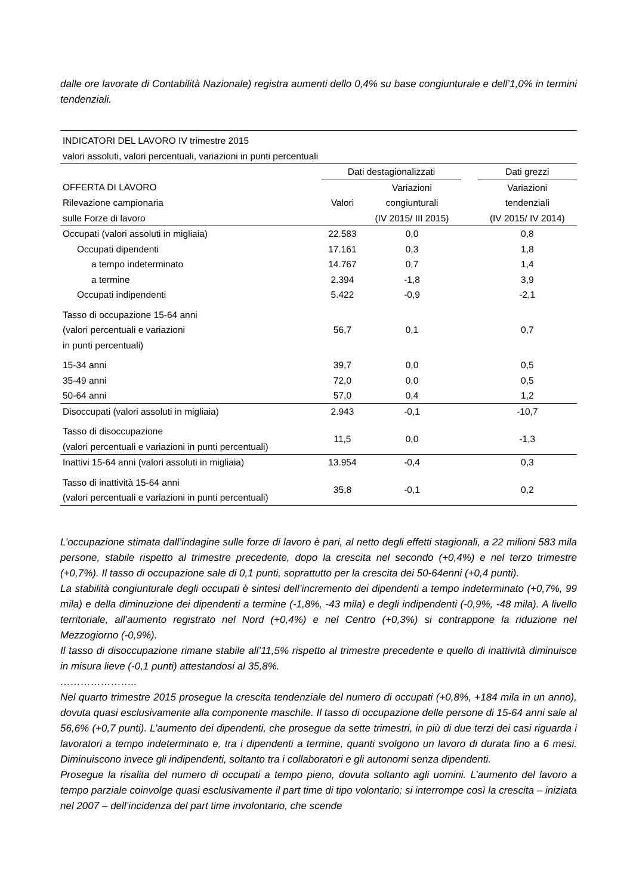dalle ore lavorate di Contabilità Nazionale) registra aumenti dello 0,4% su base congiunturale e dell’1,0% in termini tendenziali.
| INDICATORI DEL LAVORO IV trimestre 2015 | | | | |
| valori assoluti, valori percentuali, variazioni in punti percentuali | | | | |
| | Dati destagionalizzati | | | Dati grezzi |
| OFFERTA DI LAVORO | | Variazioni | | Variazioni |
| Rilevazione campionaria | Valori | congiunturali | | tendenziali |
| sulle Forze di lavoro | | (IV 2015/ III 2015) | | (IV 2015/ IV 2014) |
| Occupati (valori assoluti in migliaia) | 22.583 | 0,0 | | 0,8 |
| Occupati dipendenti | 17.161 | 0,3 | | 1,8 |
| a tempo indeterminato | 14.767 | 0,7 | | 1,4 |
| a termine | 2.394 | -1,8 | | 3,9 |
| Occupati indipendenti | 5.422 | -0,9 | | -2,1 |
| Tasso di occupazione 15-64 anni (valori percentuali e variazioni in punti percentuali) | 56,7 | 0,1 | | 0,7 |
| 15-34 anni | 39,7 | 0,0 | | 0,5 |
| 35-49 anni | 72,0 | 0,0 | | 0,5 |
| 50-64 anni | 57,0 | 0,4 | | 1,2 |
| Disoccupati (valori assoluti in migliaia) | 2.943 | -0,1 | | -10,7 |
| Tasso di disoccupazione (valori percentuali e variazioni in punti percentuali) | 11,5 | 0,0 | | -1,3 |
| Inattivi 15-64 anni (valori assoluti in migliaia) | 13.954 | -0,4 | | 0,3 |
| Tasso di inattività 15-64 anni (valori percentuali e variazioni in punti percentuali) | 35,8 | -0,1 | | 0,2 |
L’occupazione stimata dall’indagine sulle forze di lavoro è pari, al netto degli effetti stagionali, a 22 milioni 583 mila persone, stabile rispetto al trimestre precedente, dopo la crescita nel secondo (+0,4%) e nel terzo trimestre (+0,7%). Il tasso di occupazione sale di 0,1 punti, soprattutto per la crescita dei 50-64enni (+0,4 punti).
La stabilità congiunturale degli occupati è sintesi dell’incremento dei dipendenti a tempo indeterminato (+0,7%, 99 mila) e della diminuzione dei dipendenti a termine (-1,8%, -43 mila) e degli indipendenti (-0,9%, -48 mila). A livello territoriale, all’aumento registrato nel Nord (+0,4%) e nel Centro (+0,3%) si contrappone la riduzione nel Mezzogiorno (-0,9%).
Il tasso di disoccupazione rimane stabile all’11,5% rispetto al trimestre precedente e quello di inattività diminuisce in misura lieve (-0,1 punti) attestandosi al 35,8%.
…………………..
Nel quarto trimestre 2015 prosegue la crescita tendenziale del numero di occupati (+0,8%, +184 mila in un anno), dovuta quasi esclusivamente alla componente maschile. Il tasso di occupazione delle persone di 15-64 anni sale al 56,6% (+0,7 punti). L’aumento dei dipendenti, che prosegue da sette trimestri, in più di due terzi dei casi riguarda i lavoratori a tempo indeterminato e, tra i dipendenti a termine, quanti svolgono un lavoro di durata fino a 6 mesi. Diminuiscono invece gli indipendenti, soltanto tra i collaboratori e gli autonomi senza dipendenti.
Prosegue la risalita del numero di occupati a tempo pieno, dovuta soltanto agli uomini. L’aumento del lavoro a tempo parziale coinvolge quasi esclusivamente il part time di tipo volontario; si interrompe così la crescita – iniziata nel 2007 – dell’incidenza del part time involontario, che scende